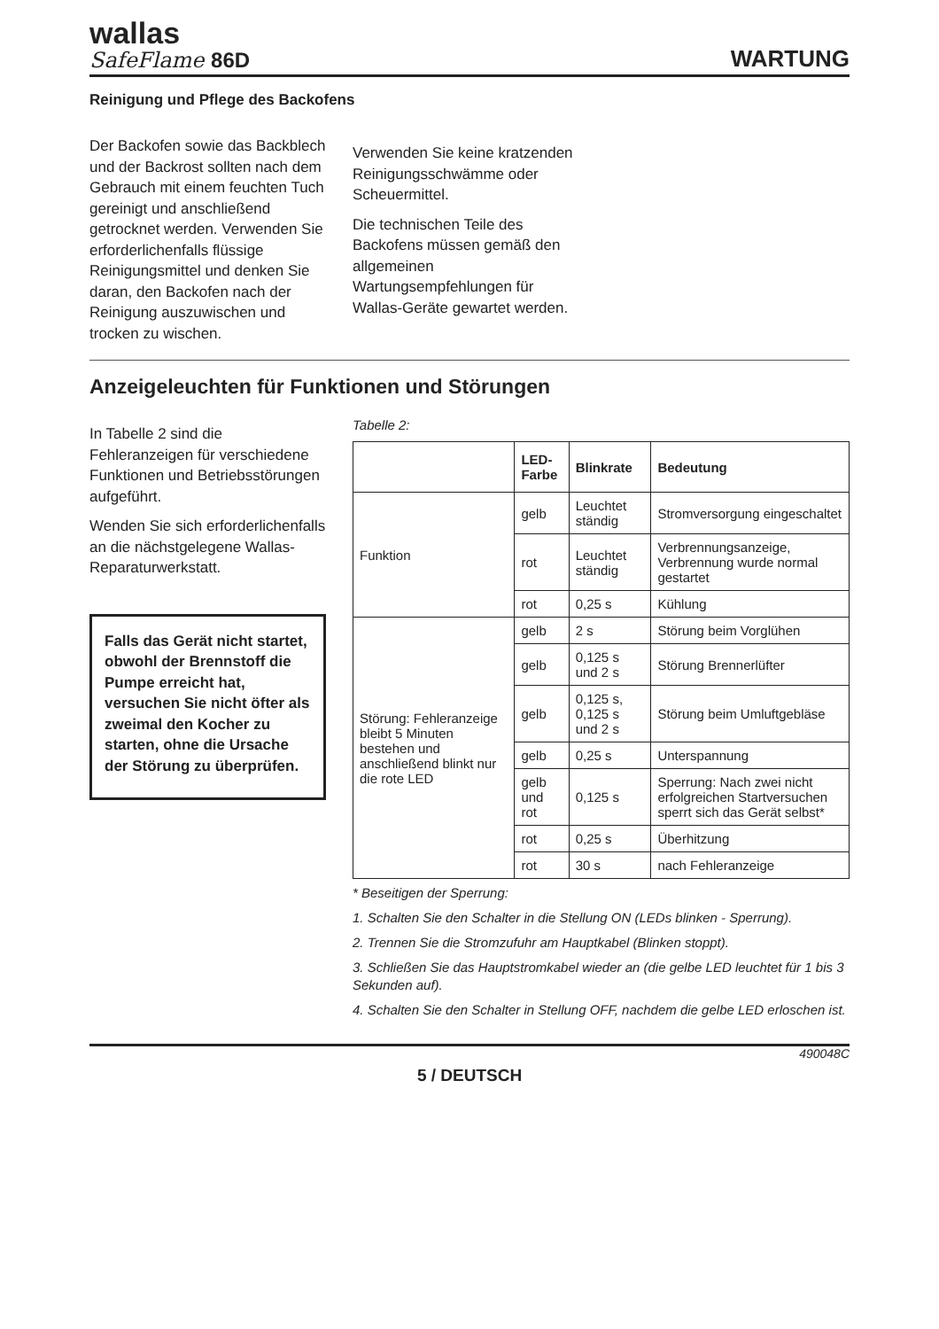wallas
SafeFlame 86D
WARTUNG
Reinigung und Pflege des Backofens
Der Backofen sowie das Backblech und der Backrost sollten nach dem Gebrauch mit einem feuchten Tuch gereinigt und anschließend getrocknet werden. Verwenden Sie erforderlichenfalls flüssige Reinigungsmittel und denken Sie daran, den Backofen nach der Reinigung auszuwischen und trocken zu wischen.
Verwenden Sie keine kratzenden Reinigungsschwämme oder Scheuermittel.
Die technischen Teile des Backofens müssen gemäß den allgemeinen Wartungsempfehlungen für Wallas-Geräte gewartet werden.
Anzeigeleuchten für Funktionen und Störungen
In Tabelle 2 sind die Fehleranzeigen für verschiedene Funktionen und Betriebsstörungen aufgeführt.
Wenden Sie sich erforderlichenfalls an die nächstgelegene Wallas-Reparaturwerkstatt.
Falls das Gerät nicht startet, obwohl der Brennstoff die Pumpe erreicht hat, versuchen Sie nicht öfter als zweimal den Kocher zu starten, ohne die Ursache der Störung zu überprüfen.
Tabelle 2:
| | LED-Farbe | Blinkrate | Bedeutung |
| --- | --- | --- | --- |
| Funktion | gelb | Leuchtet ständig | Stromversorgung eingeschaltet |
| | rot | Leuchtet ständig | Verbrennungsanzeige, Verbrennung wurde normal gestartet |
| | rot | 0,25 s | Kühlung |
| Störung: Fehleranzeige bleibt 5 Minuten bestehen und anschließend blinkt nur die rote LED | gelb | 2 s | Störung beim Vorglühen |
| | gelb | 0,125 s und 2 s | Störung Brennerlüfter |
| | gelb | 0,125 s, 0,125 s und 2 s | Störung beim Umluftgebläse |
| | gelb | 0,25 s | Unterspannung |
| | gelb und rot | 0,125 s | Sperrung: Nach zwei nicht erfolgreichen Startversuchen sperrt sich das Gerät selbst* |
| | rot | 0,25 s | Überhitzung |
| | rot | 30 s | nach Fehleranzeige |
* Beseitigen der Sperrung:
1. Schalten Sie den Schalter in die Stellung ON (LEDs blinken - Sperrung).
2. Trennen Sie die Stromzufuhr am Hauptkabel (Blinken stoppt).
3. Schließen Sie das Hauptstromkabel wieder an (die gelbe LED leuchtet für 1 bis 3 Sekunden auf).
4. Schalten Sie den Schalter in Stellung OFF, nachdem die gelbe LED erloschen ist.
490048C
5 / DEUTSCH